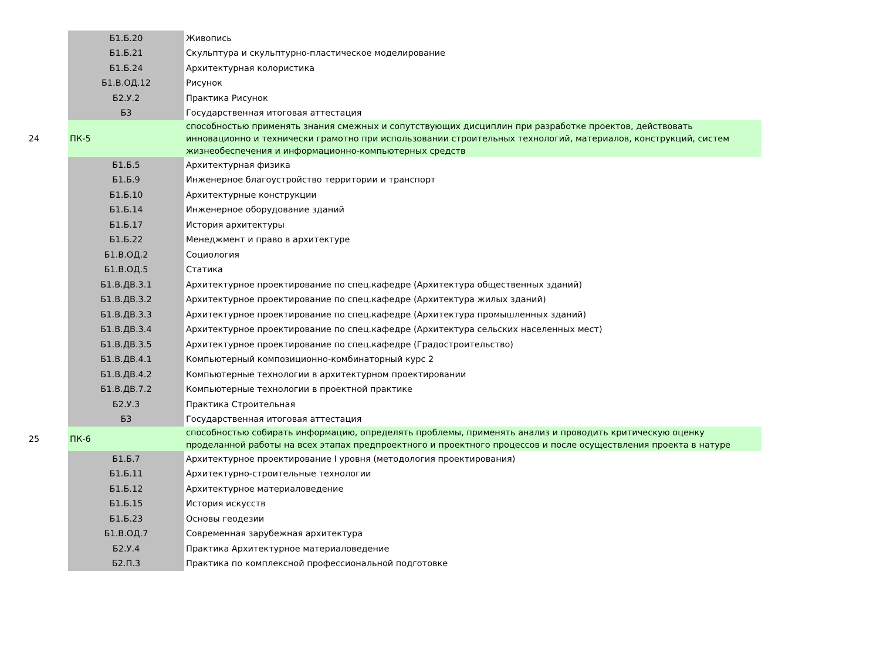| | Б1.Б.20 | Живопись |
| | Б1.Б.21 | Скульптура и скульптурно-пластическое моделирование |
| | Б1.Б.24 | Архитектурная колористика |
| | Б1.В.ОД.12 | Рисунок |
| | Б2.У.2 | Практика Рисунок |
| | Б3 | Государственная итоговая аттестация |
| 24 | ПК-5 | способностью применять знания смежных и сопутствующих дисциплин при разработке проектов, действовать инновационно и технически грамотно при использовании строительных технологий, материалов, конструкций, систем жизнеобеспечения и информационно-компьютерных средств |
| | Б1.Б.5 | Архитектурная физика |
| | Б1.Б.9 | Инженерное благоустройство территории и транспорт |
| | Б1.Б.10 | Архитектурные конструкции |
| | Б1.Б.14 | Инженерное оборудование зданий |
| | Б1.Б.17 | История архитектуры |
| | Б1.Б.22 | Менеджмент и право в архитектуре |
| | Б1.В.ОД.2 | Социология |
| | Б1.В.ОД.5 | Статика |
| | Б1.В.ДВ.3.1 | Архитектурное проектирование по спец.кафедре (Архитектура общественных зданий) |
| | Б1.В.ДВ.3.2 | Архитектурное проектирование по спец.кафедре (Архитектура жилых зданий) |
| | Б1.В.ДВ.3.3 | Архитектурное проектирование по спец.кафедре (Архитектура промышленных зданий) |
| | Б1.В.ДВ.3.4 | Архитектурное проектирование по спец.кафедре (Архитектура сельских населенных мест) |
| | Б1.В.ДВ.3.5 | Архитектурное проектирование по спец.кафедре (Градостроительство) |
| | Б1.В.ДВ.4.1 | Компьютерный композиционно-комбинаторный курс 2 |
| | Б1.В.ДВ.4.2 | Компьютерные технологии в архитектурном проектировании |
| | Б1.В.ДВ.7.2 | Компьютерные технологии в проектной практике |
| | Б2.У.3 | Практика Строительная |
| | Б3 | Государственная итоговая аттестация |
| 25 | ПК-6 | способностью собирать информацию, определять проблемы, применять анализ и проводить критическую оценку проделанной работы на всех этапах предпроектного и проектного процессов и после осуществления проекта в натуре |
| | Б1.Б.7 | Архитектурное проектирование I уровня (методология проектирования) |
| | Б1.Б.11 | Архитектурно-строительные технологии |
| | Б1.Б.12 | Архитектурное материаловедение |
| | Б1.Б.15 | История искусств |
| | Б1.Б.23 | Основы геодезии |
| | Б1.В.ОД.7 | Современная зарубежная архитектура |
| | Б2.У.4 | Практика Архитектурное материаловедение |
| | Б2.П.3 | Практика по комплексной профессиональной подготовке |